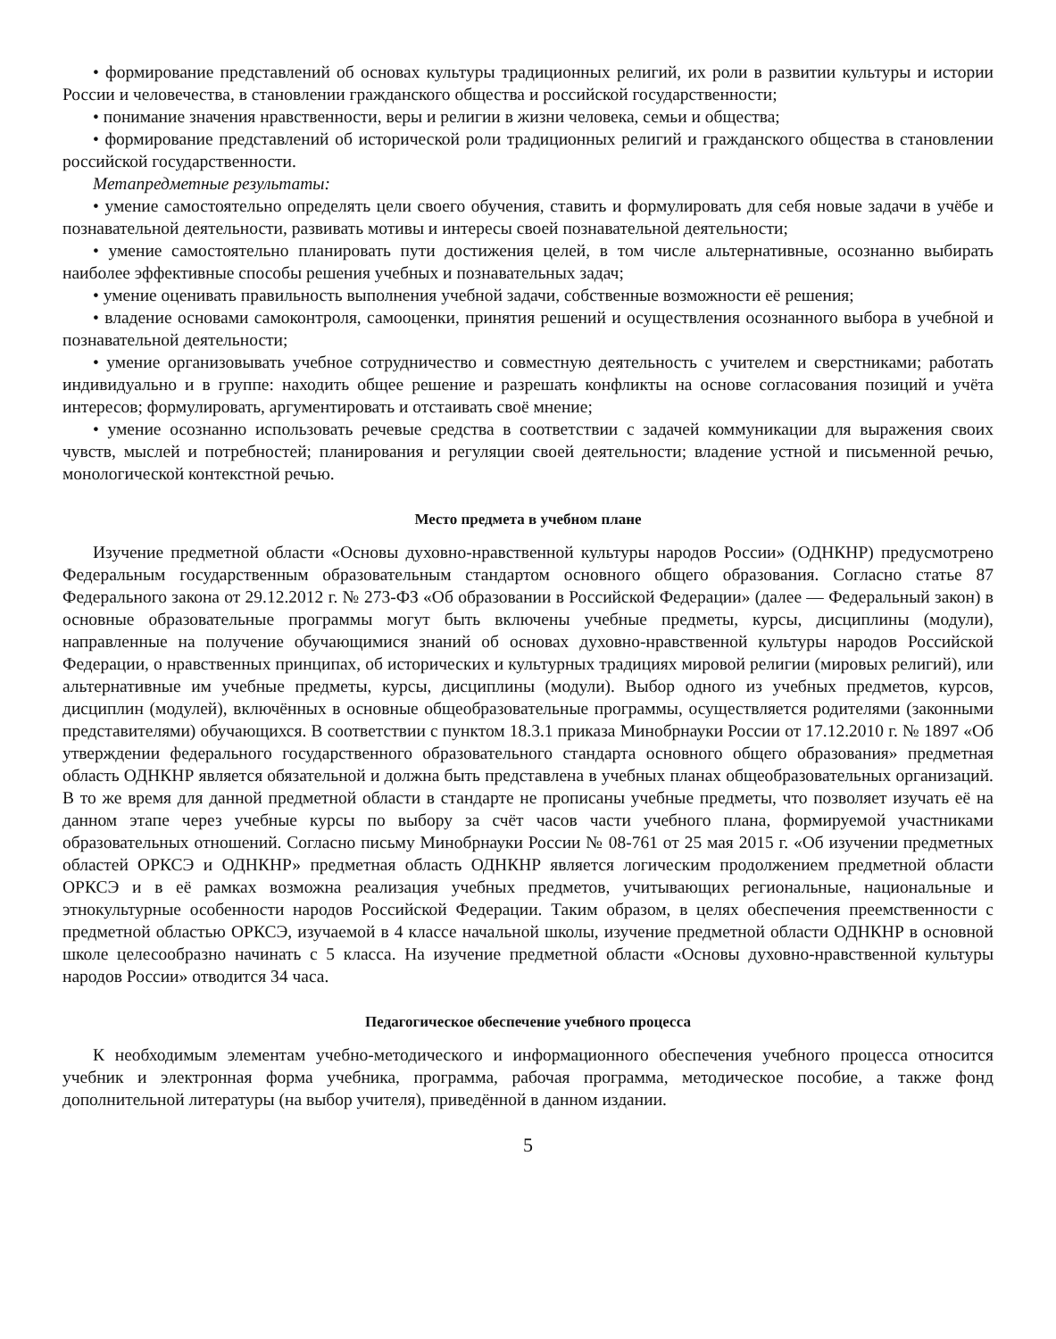• формирование представлений об основах культуры традиционных религий, их роли в развитии культуры и истории России и человечества, в становлении гражданского общества и российской государственности;
• понимание значения нравственности, веры и религии в жизни человека, семьи и общества;
• формирование представлений об исторической роли традиционных религий и гражданского общества в становлении российской государственности.
Метапредметные результаты:
• умение самостоятельно определять цели своего обучения, ставить и формулировать для себя новые задачи в учёбе и познавательной деятельности, развивать мотивы и интересы своей познавательной деятельности;
• умение самостоятельно планировать пути достижения целей, в том числе альтернативные, осознанно выбирать наиболее эффективные способы решения учебных и познавательных задач;
• умение оценивать правильность выполнения учебной задачи, собственные возможности её решения;
• владение основами самоконтроля, самооценки, принятия решений и осуществления осознанного выбора в учебной и познавательной деятельности;
• умение организовывать учебное сотрудничество и совместную деятельность с учителем и сверстниками; работать индивидуально и в группе: находить общее решение и разрешать конфликты на основе согласования позиций и учёта интересов; формулировать, аргументировать и отстаивать своё мнение;
• умение осознанно использовать речевые средства в соответствии с задачей коммуникации для выражения своих чувств, мыслей и потребностей; планирования и регуляции своей деятельности; владение устной и письменной речью, монологической контекстной речью.
Место предмета в учебном плане
Изучение предметной области «Основы духовно-нравственной культуры народов России» (ОДНКНР) предусмотрено Федеральным государственным образовательным стандартом основного общего образования. Согласно статье 87 Федерального закона от 29.12.2012 г. № 273-ФЗ «Об образовании в Российской Федерации» (далее — Федеральный закон) в основные образовательные программы могут быть включены учебные предметы, курсы, дисциплины (модули), направленные на получение обучающимися знаний об основах духовно-нравственной культуры народов Российской Федерации, о нравственных принципах, об исторических и культурных традициях мировой религии (мировых религий), или альтернативные им учебные предметы, курсы, дисциплины (модули). Выбор одного из учебных предметов, курсов, дисциплин (модулей), включённых в основные общеобразовательные программы, осуществляется родителями (законными представителями) обучающихся. В соответствии с пунктом 18.3.1 приказа Минобрнауки России от 17.12.2010 г. № 1897 «Об утверждении федерального государственного образовательного стандарта основного общего образования» предметная область ОДНКНР является обязательной и должна быть представлена в учебных планах общеобразовательных организаций. В то же время для данной предметной области в стандарте не прописаны учебные предметы, что позволяет изучать её на данном этапе через учебные курсы по выбору за счёт часов части учебного плана, формируемой участниками образовательных отношений. Согласно письму Минобрнауки России № 08-761 от 25 мая 2015 г. «Об изучении предметных областей ОРКСЭ и ОДНКНР» предметная область ОДНКНР является логическим продолжением предметной области ОРКСЭ и в её рамках возможна реализация учебных предметов, учитывающих региональные, национальные и этнокультурные особенности народов Российской Федерации. Таким образом, в целях обеспечения преемственности с предметной областью ОРКСЭ, изучаемой в 4 классе начальной школы, изучение предметной области ОДНКНР в основной школе целесообразно начинать с 5 класса. На изучение предметной области «Основы духовно-нравственной культуры народов России» отводится 34 часа.
Педагогическое обеспечение учебного процесса
К необходимым элементам учебно-методического и информационного обеспечения учебного процесса относится учебник и электронная форма учебника, программа, рабочая программа, методическое пособие, а также фонд дополнительной литературы (на выбор учителя), приведённой в данном издании.
5